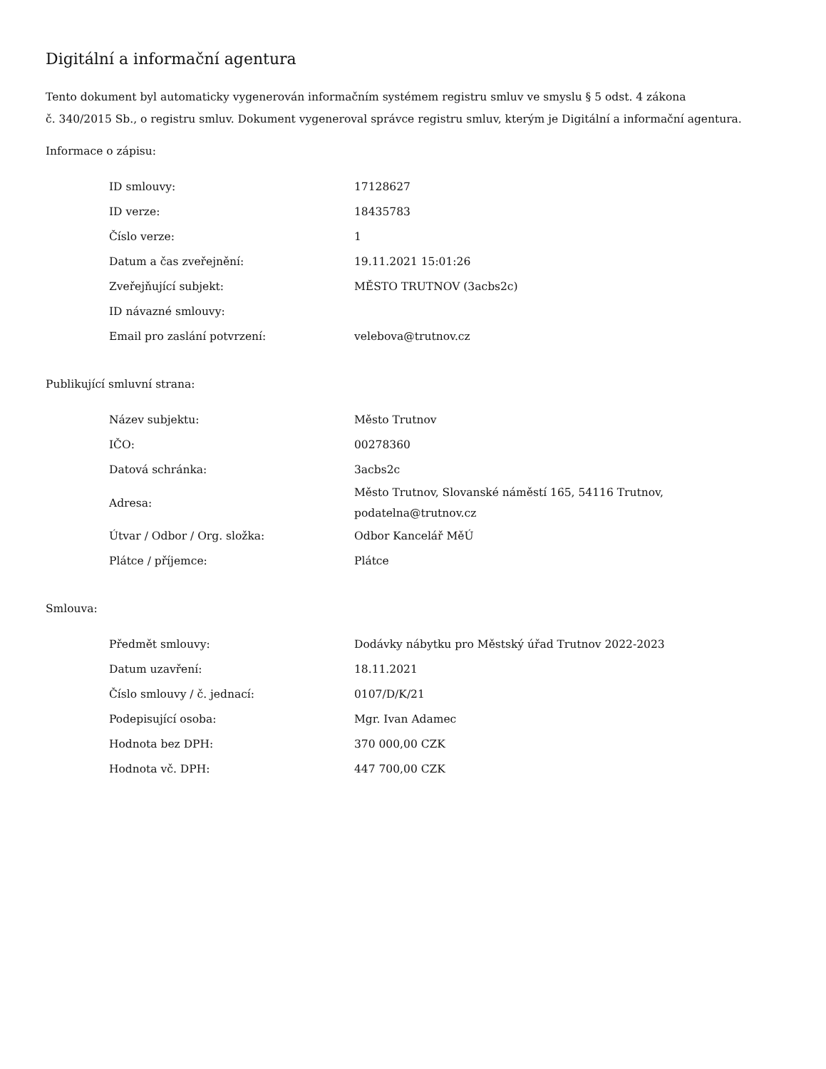Digitální a informační agentura
Tento dokument byl automaticky vygenerován informačním systémem registru smluv ve smyslu § 5 odst. 4 zákona
č. 340/2015 Sb., o registru smluv. Dokument vygeneroval správce registru smluv, kterým je Digitální a informační agentura.
Informace o zápisu:
| ID smlouvy: | 17128627 |
| ID verze: | 18435783 |
| Číslo verze: | 1 |
| Datum a čas zveřejnění: | 19.11.2021 15:01:26 |
| Zveřejňující subjekt: | MĚSTO TRUTNOV (3acbs2c) |
| ID návazné smlouvy: | |
| Email pro zaslání potvrzení: | velebova@trutnov.cz |
Publikující smluvní strana:
| Název subjektu: | Město Trutnov |
| IČO: | 00278360 |
| Datová schránka: | 3acbs2c |
| Adresa: | Město Trutnov, Slovanské náměstí 165, 54116 Trutnov, podatelna@trutnov.cz |
| Útvar / Odbor / Org. složka: | Odbor Kancelář MěÚ |
| Plátce / příjemce: | Plátce |
Smlouva:
| Předmět smlouvy: | Dodávky nábytku pro Městský úřad Trutnov 2022-2023 |
| Datum uzavření: | 18.11.2021 |
| Číslo smlouvy / č. jednací: | 0107/D/K/21 |
| Podepisující osoba: | Mgr. Ivan Adamec |
| Hodnota bez DPH: | 370 000,00 CZK |
| Hodnota vč. DPH: | 447 700,00 CZK |